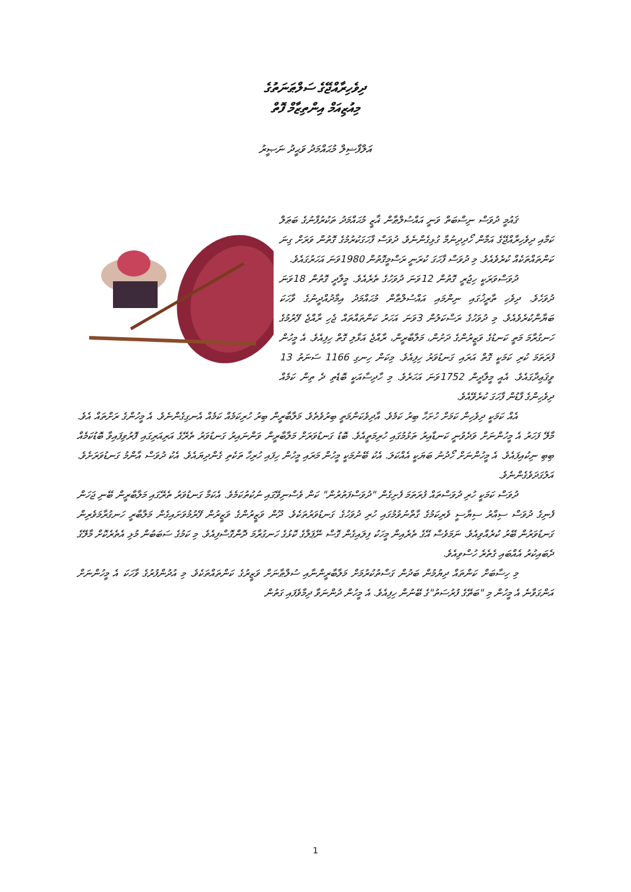ދިވެހިރާއްޖޭގެ ސަލްޠަނަތުގެ
މިއުޒިއަމް އިންތިޒާމް ފޮތް
އަލްފާޟިލް މުޙައްމަދު ވަޙީދު ނަޞީރު
ޤައުމީ ދުވަސް ނިސްބަތް ވަނީ އައްސުލްޠާން ޣާޒީ މުޙައްމަދު ތަކުރުފާނުގެ ބަޠަލް ކަމާއި ދިވެހިރާއްޖޭގެ އަމާން ހޯދިދިނުމާ ގުޅިގެންނެވެ. ދުވަސް ފާހަގަކުރުމުގެ ގޮތުން ވަރަށް ގިނަ ކަންތައްތަކެއް ކުރެވެއެވެ. މި ދުވަސް ފާހަގަ ކުރަނީ ރަސްމީގޮތުން 1980ވަނަ އަހަރުގައެވެ.
ދުވަސްވަރަކީ ހިޖުރީ ގޮތުން 12ވަނަ ދުވަހުގެ ތެރެއެވެ. މީލާދީ ގޮތުން 18ވަނަ ދުވަހެވެ. ދިވެހި ތާރީޚުގައި ނިންމައި އައްސުލްޠާން މުޙައްމަދު އިމާދުއްދީނުގެ ވާހަކަ ބަޔާންކުރެވެއެވެ. މި ދުވަހުގެ ރަސްކަލުން 3ވަނަ އަހަރު ކަންތައްތައް ޖެހި ރާއްޖެ ފޭރުމުގެ ހަނގުރާމަ މަތީ ކަނޑުގެ ވަޒީރުންގެ ދަށުން، މަލާބާރީން، ރާއްޖެ އަޅާލި ގޮތް ހިފިއެވެ. އެ މީހުން ފުރަތަމަ ކުރި ކަމަކީ ގޮތް އަރައި ގަނޑުވަރު ހިފިއެވެ. މިކަން ހިނގި 1166 ސަނަތު 13 ވީޤަޢިދާގައެވެ. އެއީ މީލާދީން 1752ވަނަ އަހަރެވެ. މި ހާދިސާއަކީ ބޮޑެތި ދެ ތިން ކަމެއް ދިވެހިންގެ ފާޑުން ފާހަގަ ކުރެވޭއެވެ.
އެއް ކަމަކީ ދިވެހިން ކަމަށް ހުށަހާ ބިރު ކަމެވެ. އާދިވެކަންމަތީ ބިރުވެތެވެ. މަލާބާރީން ބިރު ހުރިކަމެއް ކަމެއް އެނގިގެންނެވެ. އެ މީހުންގެ ރަށްތައް އެވެ. މާލޭ ފަހަރު އެ މީހުންނަށް ވަދެވުނީ ކަނޑާއިރު ތަޅުމުގައި ހުރިމަތީއެވެ. ބޮޑު ގަނޑުވަރަށް މަލާބާރީން ވަންނައިރު ގަނޑުވަރު ތެރޭގެ އަރިއަރިގައި ފޮރުވިފައިވާ ބޮޑުކަމެއް ބިބި ނިކުއިފައެވެ. އެ މީހުންނަށް ހޯދުނު ބަޔަކީ އެއްކަލަ. އެކު ބޭނުމަކީ މީހުން މަރައި މީހުން ހިފައި ހުރިހާ ތަކެތި ގެންދިޔައެވެ. އެކު ދުވަސް އާންމު ގަނޑުވަރަށެވެ. އަލުގަދަވެގެންނެވެ.
ދުވަސް ކަމަކީ ހުރި ދުވަސްތައް ފުރަތަމަ ފެށިގެން "ދުވަސްފަތުރުން" ކަން ވެސްނިވޭގައި ނުކުތުކަމެވެ. އެކަމާ ގަނޑުވަރު ތެރޭގައި މަލާބާރީން ބޭނި ޖަހަން ފެނިގެ ދުވަސް ސިއްރު ސިޔާސީ ވެރިކަމުގެ ގާތްނުވުމުގައި ހުރި ދުވަހުގެ ގަނޑުވަރުތަކެވެ. ދޫން ވަޒީރުންގެ ވަޒީރުން ފޭރުމުވަށައިގެން މަލާބާރީ ހަނގުރާމަވެރިން ގަނޑުވަރުން ބޭރު ކުރެއްވިއެވެ. ނަމަވެސް އޭގެ ތެރެއިން މީހަކު ފިލައިގެން ގޮސް ނޭޕަލްގެ ކޮޅުގެ ހަނގުރާމަ ދޮންގޮސްފިއެވެ. މި ކަމުގެ ސަބަބުން މުޅި އެތެރެކޮށް މާލޭގެ ދެބައިކުރު އެއްބައި ގެތެރެ ހުސްވިއެވެ.
މި ހިސާބަށް ކަންތައް ދިޔުމުން ބަދުން ގަސްތުކުރުމަށް މަލާބާރީންނާއި ސުލްޠާނަށް ވަޒީރުގެ ކަންތައްތަކެވެ. މި އުދުންފުރުގެ ވާހަކަ އެ މީހުންނަށް އަންގަވާނެ އެ މީހުން މި "ބަތޭގެ ފުރުސަތު"ގެ ބޭނުން ހިފިއެވެ. އެ މީހުން ދުންނަވާ ދިމާވެފައި ގަތުން
1